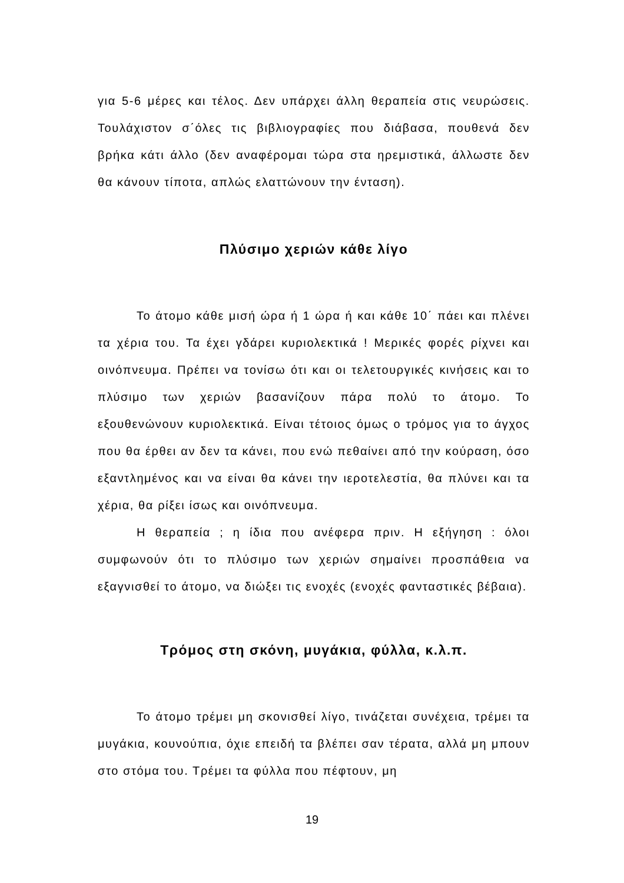για 5-6 μέρες και τέλος. Δεν υπάρχει άλλη θεραπεία στις νευρώσεις. Τουλάχιστον σ΄όλες τις βιβλιογραφίες που διάβασα, πουθενά δεν βρήκα κάτι άλλο (δεν αναφέρομαι τώρα στα ηρεμιστικά, άλλωστε δεν θα κάνουν τίποτα, απλώς ελαττώνουν την ένταση).
Πλύσιμο χεριών κάθε λίγο
Το άτομο κάθε μισή ώρα ή 1 ώρα ή και κάθε 10΄ πάει και πλένει τα χέρια του. Τα έχει γδάρει κυριολεκτικά ! Μερικές φορές ρίχνει και οινόπνευμα. Πρέπει να τονίσω ότι και οι τελετουργικές κινήσεις και το πλύσιμο των χεριών βασανίζουν πάρα πολύ το άτομο. Το εξουθενώνουν κυριολεκτικά. Είναι τέτοιος όμως ο τρόμος για το άγχος που θα έρθει αν δεν τα κάνει, που ενώ πεθαίνει από την κούραση, όσο εξαντλημένος και να είναι θα κάνει την ιεροτελεστία, θα πλύνει και τα χέρια, θα ρίξει ίσως και οινόπνευμα.
Η θεραπεία ; η ίδια που ανέφερα πριν. Η εξήγηση : όλοι συμφωνούν ότι το πλύσιμο των χεριών σημαίνει προσπάθεια να εξαγνισθεί το άτομο, να διώξει τις ενοχές (ενοχές φανταστικές βέβαια).
Τρόμος στη σκόνη, μυγάκια, φύλλα, κ.λ.π.
Το άτομο τρέμει μη σκονισθεί λίγο, τινάζεται συνέχεια, τρέμει τα μυγάκια, κουνούπια, όχιε επειδή τα βλέπει σαν τέρατα, αλλά μη μπουν στο στόμα του. Τρέμει τα φύλλα που πέφτουν, μη
19